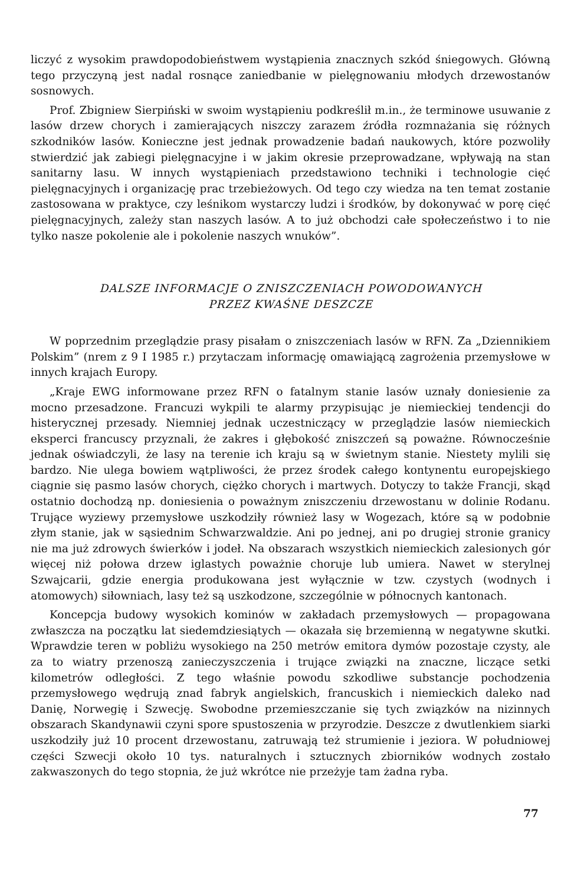liczyć z wysokim prawdopodobieństwem wystąpienia znacznych szkód śniegowych. Główną tego przyczyną jest nadal rosnące zaniedbanie w pielęgnowaniu młodych drzewostanów sosnowych.
Prof. Zbigniew Sierpiński w swoim wystąpieniu podkreślił m.in., że terminowe usuwanie z lasów drzew chorych i zamierających niszczy zarazem źródła rozmnażania się różnych szkodników lasów. Konieczne jest jednak prowadzenie badań naukowych, które pozwoliły stwierdzić jak zabiegi pielęgnacyjne i w jakim okresie przeprowadzane, wpływają na stan sanitarny lasu. W innych wystąpieniach przedstawiono techniki i technologie cięć pielęgnacyjnych i organizację prac trzebieżowych. Od tego czy wiedza na ten temat zostanie zastosowana w praktyce, czy leśnikom wystarczy ludzi i środków, by dokonywać w porę cięć pielęgnacyjnych, zależy stan naszych lasów. A to już obchodzi całe społeczeństwo i to nie tylko nasze pokolenie ale i pokolenie naszych wnuków”.
DALSZE INFORMACJE O ZNISZCZENIACH POWODOWANYCH
PRZEZ KWAŚNE DESZCZE
W poprzednim przeglądzie prasy pisałam o zniszczeniach lasów w RFN. Za „Dziennikiem Polskim” (nrem z 9 I 1985 r.) przytaczam informację omawiającą zagrożenia przemysłowe w innych krajach Europy.
„Kraje EWG informowane przez RFN o fatalnym stanie lasów uznały doniesienie za mocno przesadzone. Francuzi wykpili te alarmy przypisując je niemieckiej tendencji do histerycznej przesady. Niemniej jednak uczestniczący w przeglądzie lasów niemieckich eksperci francuscy przyznali, że zakres i głębokość zniszczeń są poważne. Równocześnie jednak oświadczyli, że lasy na terenie ich kraju są w świetnym stanie. Niestety mylili się bardzo. Nie ulega bowiem wątpliwości, że przez środek całego kontynentu europejskiego ciągnie się pasmo lasów chorych, ciężko chorych i martwych. Dotyczy to także Francji, skąd ostatnio dochodzą np. doniesienia o poważnym zniszczeniu drzewostanu w dolinie Rodanu. Trujące wyziewy przemysłowe uszkodziły również lasy w Wogezach, które są w podobnie złym stanie, jak w sąsiednim Schwarzwaldzie. Ani po jednej, ani po drugiej stronie granicy nie ma już zdrowych świerków i jodeł. Na obszarach wszystkich niemieckich zalesionych gór więcej niż połowa drzew iglastych poważnie choruje lub umiera. Nawet w sterylnej Szwajcarii, gdzie energia produkowana jest wyłącznie w tzw. czystych (wodnych i atomowych) siłowniach, lasy też są uszkodzone, szczególnie w północnych kantonach.
Koncepcja budowy wysokich kominów w zakładach przemysłowych — propagowana zwłaszcza na początku lat siedemdziesiątych — okazała się brzemienną w negatywne skutki. Wprawdzie teren w pobliżu wysokiego na 250 metrów emitora dymów pozostaje czysty, ale za to wiatry przenoszą zanieczyszczenia i trujące związki na znaczne, liczące setki kilometrów odległości. Z tego właśnie powodu szkodliwe substancje pochodzenia przemysłowego wędrują znad fabryk angielskich, francuskich i niemieckich daleko nad Danię, Norwegię i Szwecję. Swobodne przemieszczanie się tych związków na nizinnych obszarach Skandynawii czyni spore spustoszenia w przyrodzie. Deszcze z dwutlenkiem siarki uszkodziły już 10 procent drzewostanu, zatruwają też strumienie i jeziora. W południowej części Szwecji około 10 tys. naturalnych i sztucznych zbiorników wodnych zostało zakwaszonych do tego stopnia, że już wkrótce nie przeżyje tam żadna ryba.
77